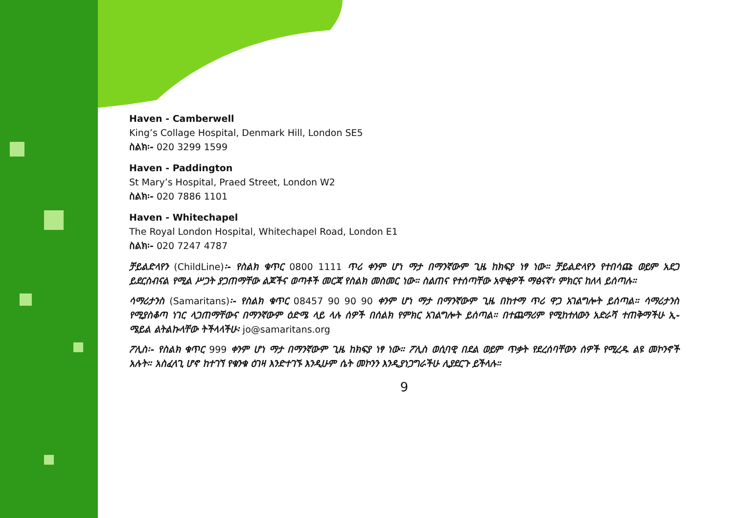Haven - Camberwell
King’s Collage Hospital, Denmark Hill, London SE5
ስልክ፡- 020 3299 1599
Haven - Paddington
St Mary’s Hospital, Praed Street, London W2
ስልክ፡- 020 7886 1101
Haven - Whitechapel
The Royal London Hospital, Whitechapel Road, London E1
ስልክ፡- 020 7247 4787
ቻይልድላየን (ChildLine)፡- የስልክ ቁጥር 0800 1111 ጥሪ ቀንም ሆነ ማታ በማንኛውም ጊዜ ከክፍያ ነፃ ነው። ቻይልድላየን የተበሳጩ ወይም አደጋ ይደርስብናል የሚል ሥጋት ያጋጠማቸው ልጆችና ወጣቶች መርጃ የስልክ መስመር ነው። ስልጠና የተሰጣቸው አዋቂዎች ማፅናኛ፣ ምክርና ከለላ ይሰጣሉ።
ሳማሪታንስ (Samaritans)፡- የስልክ ቁጥር 08457 90 90 90 ቀንም ሆነ ማታ በማንኛውም ጊዜ በከተማ ጥሪ ዋጋ አገልግሎት ይሰጣል። ሳማሪታንስ የሚያስቆጣ ነገር ላጋጠማቸውና በማንኛውም ዕድሜ ላይ ላሉ ሰዎች በሰልክ የምክር አገልግሎት ይሰጣል። በተጨማሪም የሚከተለውን አድራሻ ተጠቅማችሁ ኢ-ሜይል ልትልኩላቸው ትችላላችሁ፡ jo@samaritans.org
ፖሊስ፡- የስልክ ቁጥር 999 ቀንም ሆነ ማታ በማንኛውም ጊዜ ከክፍያ ነፃ ነው። ፖሊስ ወሲባዊ በደል ወይም ጥቃት የደረሰባቸውን ሰዎች የሚረዱ ልዩ መኮንኖች አሉት። አስፈላጊ ሆኖ ከተገኘ የቁንቁ ዕገዛ እንድተገኙ እንዲሁም ሴት መኮንን እንዲያነጋግራችሁ ሊያደርጉ ይችላሉ።
9